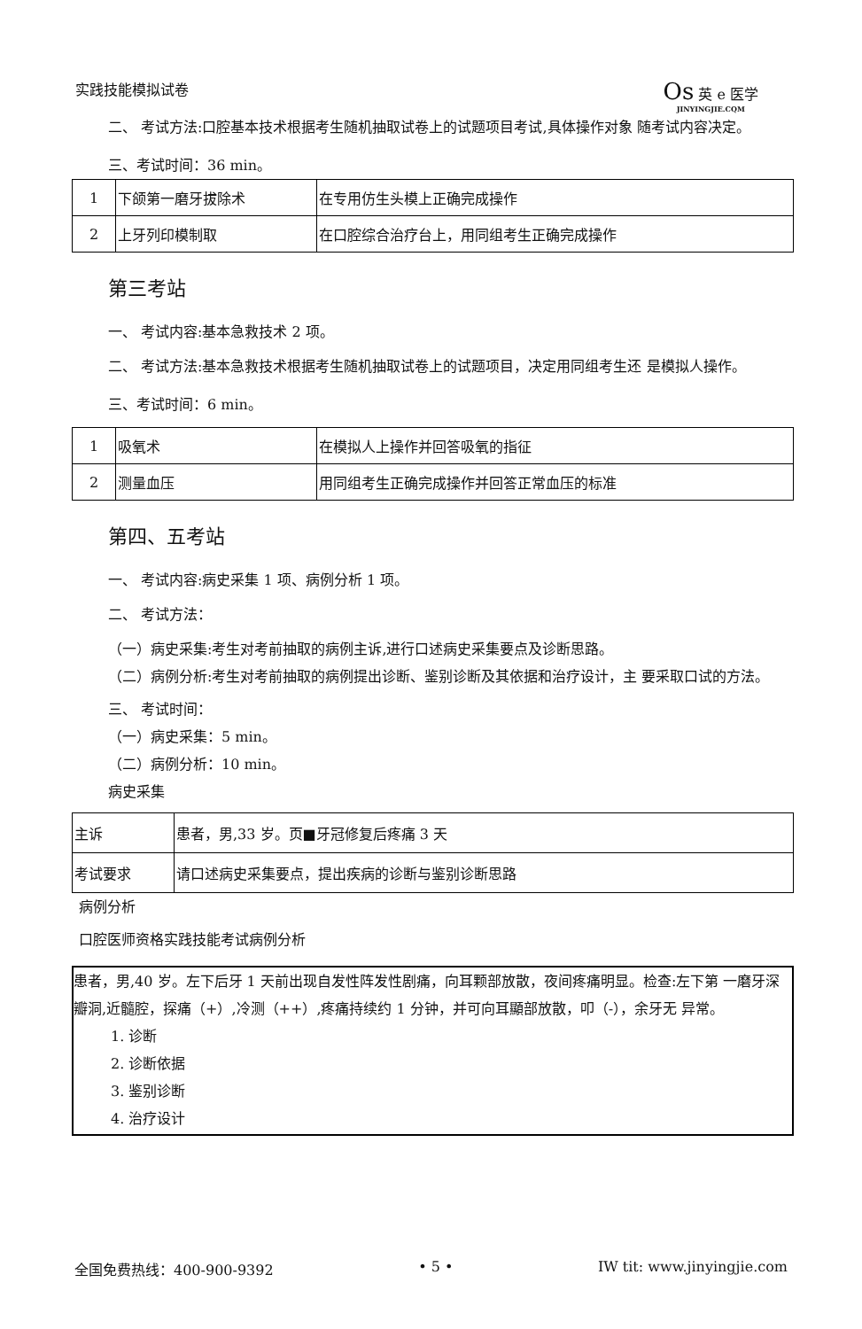实践技能模拟试卷 Os 英 e 医学
JINYINGJIE.CQM
二、 考试方法:口腔基本技术根据考生随机抽取试卷上的试题项目考试,具体操作对象 随考试内容决定。
三、考试时间：36 min。
| 1 | 下颌第一磨牙拔除术 | 在专用仿生头模上正确完成操作 |
| 2 | 上牙列印模制取 | 在口腔综合治疗台上，用同组考生正确完成操作 |
第三考站
一、 考试内容:基本急救技术 2 项。
二、 考试方法:基本急救技术根据考生随机抽取试卷上的试题项目，决定用同组考生还 是模拟人操作。
三、考试时间：6 min。
| 1 | 吸氧术 | 在模拟人上操作并回答吸氧的指征 |
| 2 | 测量血压 | 用同组考生正确完成操作并回答正常血压的标准 |
第四、五考站
一、 考试内容:病史采集 1 项、病例分析 1 项。
二、 考试方法：
（一）病史采集:考生对考前抽取的病例主诉,进行口述病史采集要点及诊断思路。
（二）病例分析:考生对考前抽取的病例提出诊断、鉴别诊断及其依据和治疗设计，主 要采取口试的方法。
三、 考试时间：
（一）病史采集：5 min。
（二）病例分析：10 min。
病史采集
| 主诉 | 患者，男,33 岁。页■牙冠修复后疼痛 3 天 |
| 考试要求 | 请口述病史采集要点，提出疾病的诊断与鉴别诊断思路 |
病例分析
口腔医师资格实践技能考试病例分析
患者，男,40 岁。左下后牙 1 天前出现自发性阵发性剧痛，向耳颗部放散，夜间疼痛明显。检查:左下第 一磨牙深瓣洞,近髓腔，探痛（+）,冷测（++）,疼痛持续约 1 分钟，并可向耳顯部放散，叩（-），余牙无 异常。
1. 诊断
2. 诊断依据
3. 鉴别诊断
4. 治疗设计
全国免费热线：400-900-9392 • 5 • IW tit: www.jinyingjie.com